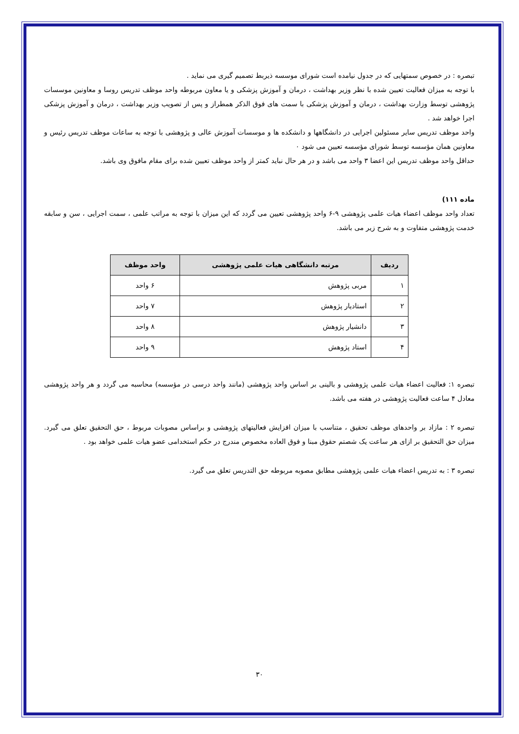تبصره : در خصوص سمتهایی که در جدول نیامده است شورای موسسه ذیربط تصمیم گیری می نماید .
با توجه به میزان فعالیت تعیین شده با نظر وزیر بهداشت ، درمان و آموزش پزشکی و یا معاون مربوطه واحد موظف تدریس روسا و معاونین موسسات پژوهشی توسط وزارت بهداشت ، درمان و آموزش پزشکی با سمت های فوق الذکر همطراز و پس از تصویب وزیر بهداشت ، درمان و آموزش پزشکی اجرا خواهد شد .
واحد موظف تدریس سایر مسئولین اجرایی در دانشگاهها و دانشکده ها و موسسات آموزش عالی و پژوهشی با توجه به ساعات موظف تدریس رئیس و معاونین همان مؤسسه توسط شورای مؤسسه تعیین می شود ۰
حداقل واحد موظف تدریس این اعضا ۳ واحد می باشد و در هر حال نباید کمتر از واحد موظف تعیین شده برای مقام مافوق وی باشد.
ماده ۱۱۱)
تعداد واحد موظف اعضاء هیات علمی پژوهشی ۹-۶ واحد پژوهشی تعیین می گردد که این میزان با توجه به مراتب علمی ، سمت اجرایی ، سن و سابقه خدمت پژوهشی متفاوت و به شرح زیر می باشد.
| ردیف | مرتبه دانشگاهی هیات علمی پژوهشی | واحد موظف |
| --- | --- | --- |
| ۱ | مربی پژوهش | ۶ واحد |
| ۲ | استادیار پژوهش | ۷ واحد |
| ۳ | دانشیار پژوهش | ۸ واحد |
| ۴ | استاد پژوهش | ۹ واحد |
تبصره ۱: فعالیت اعضاء هیات علمی پژوهشی و بالینی بر اساس واحد پژوهشی (مانند واحد درسی در مؤسسه) محاسبه می گردد و هر واحد پژوهشی معادل ۴ ساعت فعالیت پژوهشی در هفته می باشد.
تبصره ۲ : مازاد بر واحدهای موظف تحقیق ، متناسب با میزان افزایش فعالیتهای پژوهشی و براساس مصوبات مربوط ، حق التحقیق تعلق می گیرد. میزان حق التحقیق بر ازای هر ساعت یک شصتم حقوق مبنا و فوق العاده مخصوص مندرج در حکم استخدامی عضو هیات علمی خواهد بود .
تبصره ۳ : به تدریس اعضاء هیات علمی پژوهشی مطابق مصوبه مربوطه حق التدریس تعلق می گیرد.
۳۰